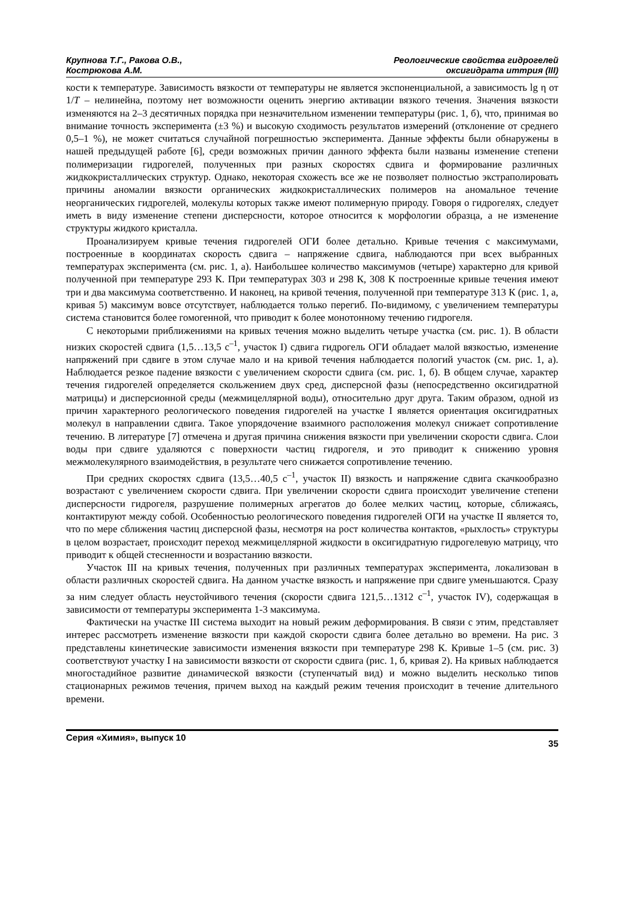Крупнова Т.Г., Ракова О.В.,
Кострюкова А.М.
Реологические свойства гидрогелей
оксигидрата иттрия (III)
кости к температуре. Зависимость вязкости от температуры не является экспоненциальной, а зависимость lg η от 1/T – нелинейна, поэтому нет возможности оценить энергию активации вязкого течения. Значения вязкости изменяются на 2–3 десятичных порядка при незначительном изменении температуры (рис. 1, б), что, принимая во внимание точность эксперимента (±3 %) и высокую сходимость результатов измерений (отклонение от среднего 0,5–1 %), не может считаться случайной погрешностью эксперимента. Данные эффекты были обнаружены в нашей предыдущей работе [6], среди возможных причин данного эффекта были названы изменение степени полимеризации гидрогелей, полученных при разных скоростях сдвига и формирование различных жидкокристаллических структур. Однако, некоторая схожесть все же не позволяет полностью экстраполировать причины аномалии вязкости органических жидкокристаллических полимеров на аномальное течение неорганических гидрогелей, молекулы которых также имеют полимерную природу. Говоря о гидрогелях, следует иметь в виду изменение степени дисперсности, которое относится к морфологии образца, а не изменение структуры жидкого кристалла.
Проанализируем кривые течения гидрогелей ОГИ более детально. Кривые течения с максимумами, построенные в координатах скорость сдвига – напряжение сдвига, наблюдаются при всех выбранных температурах эксперимента (см. рис. 1, а). Наибольшее количество максимумов (четыре) характерно для кривой полученной при температуре 293 К. При температурах 303 и 298 К, 308 К построенные кривые течения имеют три и два максимума соответственно. И наконец, на кривой течения, полученной при температуре 313 К (рис. 1, а, кривая 5) максимум вовсе отсутствует, наблюдается только перегиб. По-видимому, с увеличением температуры система становится более гомогенной, что приводит к более монотонному течению гидрогеля.
С некоторыми приближениями на кривых течения можно выделить четыре участка (см. рис. 1). В области низких скоростей сдвига (1,5…13,5 с<sup>–1</sup>, участок I) сдвига гидрогель ОГИ обладает малой вязкостью, изменение напряжений при сдвиге в этом случае мало и на кривой течения наблюдается пологий участок (см. рис. 1, а). Наблюдается резкое падение вязкости с увеличением скорости сдвига (см. рис. 1, б). В общем случае, характер течения гидрогелей определяется скольжением двух сред, дисперсной фазы (непосредственно оксигидратной матрицы) и дисперсионной среды (межмицеллярной воды), относительно друг друга. Таким образом, одной из причин характерного реологического поведения гидрогелей на участке I является ориентация оксигидратных молекул в направлении сдвига. Такое упорядочение взаимного расположения молекул снижает сопротивление течению. В литературе [7] отмечена и другая причина снижения вязкости при увеличении скорости сдвига. Слои воды при сдвиге удаляются с поверхности частиц гидрогеля, и это приводит к снижению уровня межмолекулярного взаимодействия, в результате чего снижается сопротивление течению.
При средних скоростях сдвига (13,5…40,5 с<sup>–1</sup>, участок II) вязкость и напряжение сдвига скачкообразно возрастают с увеличением скорости сдвига. При увеличении скорости сдвига происходит увеличение степени дисперсности гидрогеля, разрушение полимерных агрегатов до более мелких частиц, которые, сближаясь, контактируют между собой. Особенностью реологического поведения гидрогелей ОГИ на участке II является то, что по мере сближения частиц дисперсной фазы, несмотря на рост количества контактов, «рыхлость» структуры в целом возрастает, происходит переход межмицеллярной жидкости в оксигидратную гидрогелевую матрицу, что приводит к общей стесненности и возрастанию вязкости.
Участок III на кривых течения, полученных при различных температурах эксперимента, локализован в области различных скоростей сдвига. На данном участке вязкость и напряжение при сдвиге уменьшаются. Сразу за ним следует область неустойчивого течения (скорости сдвига 121,5…1312 с<sup>–1</sup>, участок IV), содержащая в зависимости от температуры эксперимента 1-3 максимума.
Фактически на участке III система выходит на новый режим деформирования. В связи с этим, представляет интерес рассмотреть изменение вязкости при каждой скорости сдвига более детально во времени. На рис. 3 представлены кинетические зависимости изменения вязкости при температуре 298 К. Кривые 1–5 (см. рис. 3) соответствуют участку I на зависимости вязкости от скорости сдвига (рис. 1, б, кривая 2). На кривых наблюдается многостадийное развитие динамической вязкости (ступенчатый вид) и можно выделить несколько типов стационарных режимов течения, причем выход на каждый режим течения происходит в течение длительного времени.
Серия «Химия», выпуск 10
35